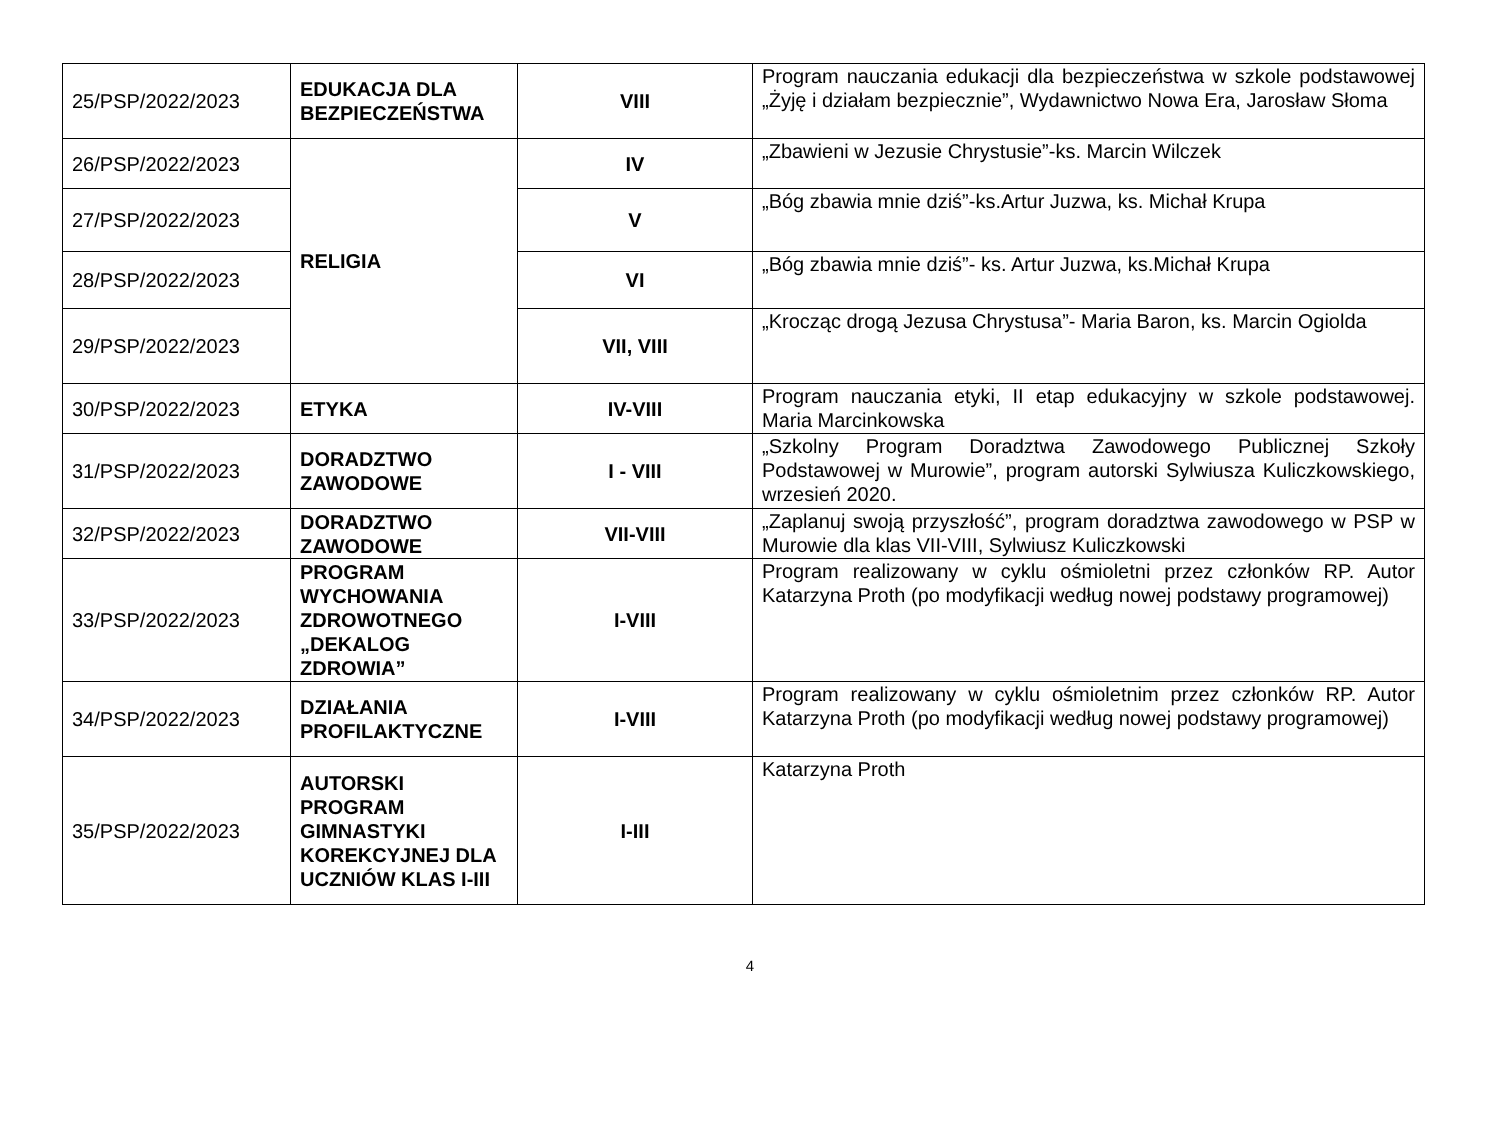| 25/PSP/2022/2023 | EDUKACJA DLA BEZPIECZEŃSTWA | VIII | Program nauczania edukacji dla bezpieczeństwa w szkole podstawowej „Żyję i działam bezpiecznie”, Wydawnictwo Nowa Era, Jarosław Słoma |
| 26/PSP/2022/2023 | RELIGIA | IV | „Zbawieni w Jezusie Chrystusie”-ks. Marcin Wilczek |
| 27/PSP/2022/2023 | | V | „Bóg zbawia mnie dziś”-ks.Artur Juzwa, ks. Michał Krupa |
| 28/PSP/2022/2023 | | VI | „Bóg zbawia mnie dziś”- ks. Artur Juzwa, ks.Michał Krupa |
| 29/PSP/2022/2023 | | VII, VIII | „Krocząc drogą Jezusa Chrystusa”- Maria Baron, ks. Marcin Ogiolda |
| 30/PSP/2022/2023 | ETYKA | IV-VIII | Program nauczania etyki, II etap edukacyjny w szkole podstawowej. Maria Marcinkowska |
| 31/PSP/2022/2023 | DORADZTWO ZAWODOWE | I - VIII | „Szkolny Program Doradztwa Zawodowego Publicznej Szkoły Podstawowej w Murowie”, program autorski Sylwiusza Kuliczkowskiego, wrzesień 2020. |
| 32/PSP/2022/2023 | DORADZTWO ZAWODOWE | VII-VIII | „Zaplanuj swoją przyszłość”, program doradztwa zawodowego w PSP w Murowie dla klas VII-VIII, Sylwiusz Kuliczkowski |
| 33/PSP/2022/2023 | PROGRAM WYCHOWANIA ZDROWOTNEGO „DEKALOG ZDROWIA” | I-VIII | Program realizowany w cyklu ośmioletni przez członków RP. Autor Katarzyna Proth (po modyfikacji według nowej podstawy programowej) |
| 34/PSP/2022/2023 | DZIAŁANIA PROFILAKTYCZNE | I-VIII | Program realizowany w cyklu ośmioletnim przez członków RP. Autor Katarzyna Proth (po modyfikacji według nowej podstawy programowej) |
| 35/PSP/2022/2023 | AUTORSKI PROGRAM GIMNASTYKI KOREKCYJNEJ DLA UCZNIÓW KLAS I-III | I-III | Katarzyna Proth |
4